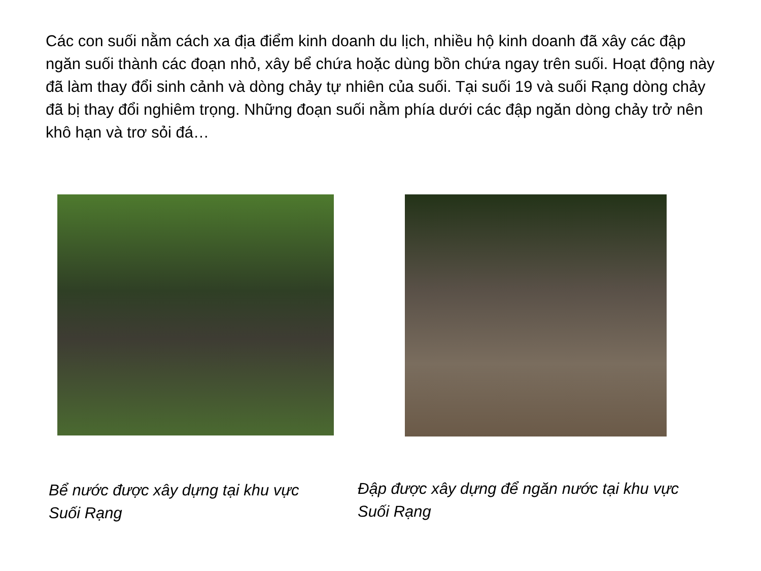Các con suối nằm cách xa địa điểm kinh doanh du lịch, nhiều hộ kinh doanh đã xây các đập ngăn suối thành các đoạn nhỏ, xây bể chứa hoặc dùng bồn chứa ngay trên suối. Hoạt động này đã làm thay đổi sinh cảnh và dòng chảy tự nhiên của suối. Tại suối 19 và suối Rạng dòng chảy đã bị thay đổi nghiêm trọng. Những đoạn suối nằm phía dưới các đập ngăn dòng chảy trở nên khô hạn và trơ sỏi đá…
Bể nước được xây dựng tại khu vực Suối Rạng
Đập được xây dựng để ngăn nước tại khu vực Suối Rạng